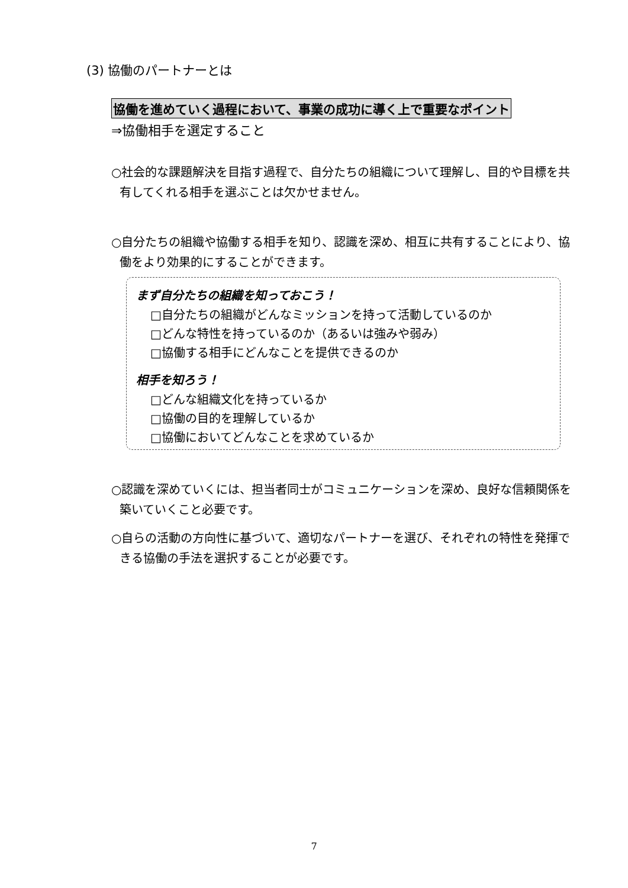(3) 協働のパートナーとは
協働を進めていく過程において、事業の成功に導く上で重要なポイント
⇒協働相手を選定すること
○社会的な課題解決を目指す過程で、自分たちの組織について理解し、目的や目標を共有してくれる相手を選ぶことは欠かせません。
○自分たちの組織や協働する相手を知り、認識を深め、相互に共有することにより、協働をより効果的にすることができます。
まず自分たちの組織を知っておこう！
□自分たちの組織がどんなミッションを持って活動しているのか
□どんな特性を持っているのか（あるいは強みや弱み）
□協働する相手にどんなことを提供できるのか
相手を知ろう！
□どんな組織文化を持っているか
□協働の目的を理解しているか
□協働においてどんなことを求めているか
○認識を深めていくには、担当者同士がコミュニケーションを深め、良好な信頼関係を築いていくこと必要です。
○自らの活動の方向性に基づいて、適切なパートナーを選び、それぞれの特性を発揮できる協働の手法を選択することが必要です。
7